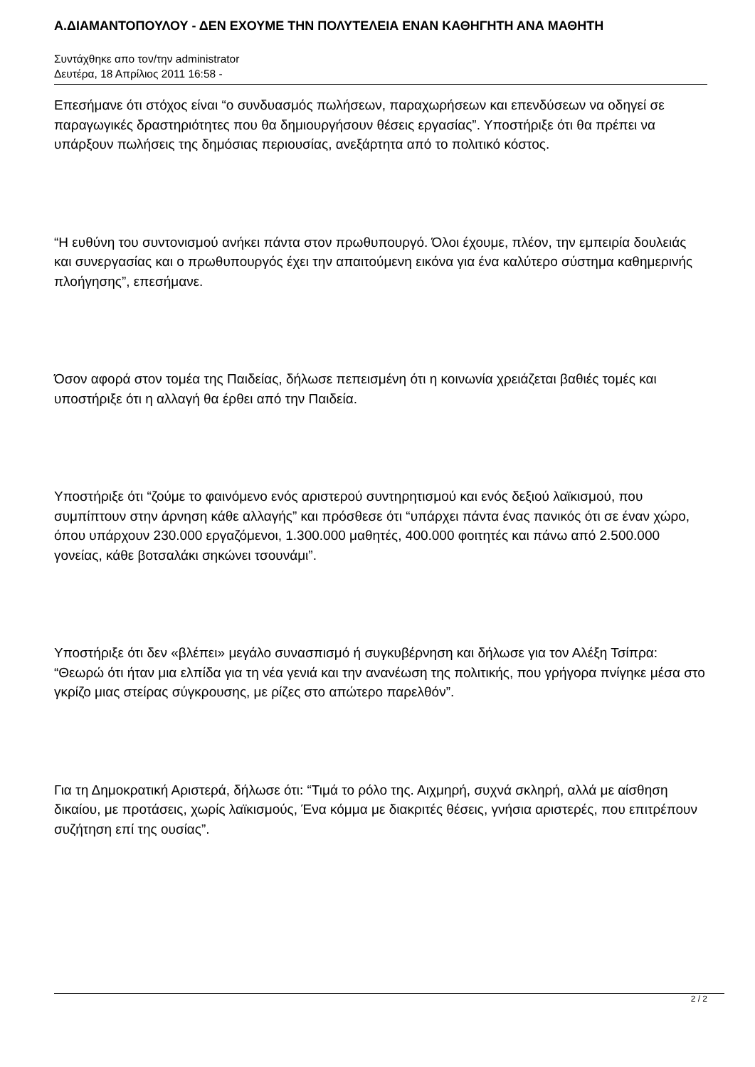Α.ΔΙΑΜΑΝΤΟΠΟΥΛΟΥ - ΔΕΝ ΕΧΟΥΜΕ ΤΗΝ ΠΟΛΥΤΕΛΕΙΑ ΕΝΑΝ ΚΑΘΗΓΗΤΗ ΑΝΑ ΜΑΘΗΤΗ
Συντάχθηκε απο τον/την administrator
Δευτέρα, 18 Απρίλιος 2011 16:58 -
Επεσήμανε ότι στόχος είναι “ο συνδυασμός πωλήσεων, παραχωρήσεων και επενδύσεων να οδηγεί σε παραγωγικές δραστηριότητες που θα δημιουργήσουν θέσεις εργασίας”. Υποστήριξε ότι θα πρέπει να υπάρξουν πωλήσεις της δημόσιας περιουσίας, ανεξάρτητα από το πολιτικό κόστος.
“Η ευθύνη του συντονισμού ανήκει πάντα στον πρωθυπουργό. Όλοι έχουμε, πλέον, την εμπειρία δουλειάς και συνεργασίας και ο πρωθυπουργός έχει την απαιτούμενη εικόνα για ένα καλύτερο σύστημα καθημερινής πλοήγησης”, επεσήμανε.
Όσον αφορά στον τομέα της Παιδείας, δήλωσε πεπεισμένη ότι η κοινωνία χρειάζεται βαθιές τομές και υποστήριξε ότι η αλλαγή θα έρθει από την Παιδεία.
Υποστήριξε ότι “ζούμε το φαινόμενο ενός αριστερού συντηρητισμού και ενός δεξιού λαϊκισμού, που συμπίπτουν στην άρνηση κάθε αλλαγής” και πρόσθεσε ότι “υπάρχει πάντα ένας πανικός ότι σε έναν χώρο, όπου υπάρχουν 230.000 εργαζόμενοι, 1.300.000 μαθητές, 400.000 φοιτητές και πάνω από 2.500.000 γονείας, κάθε βοτσαλάκι σηκώνει τσουνάμι”.
Υποστήριξε ότι δεν «βλέπει» μεγάλο συνασπισμό ή συγκυβέρνηση και δήλωσε για τον Αλέξη Τσίπρα: “Θεωρώ ότι ήταν μια ελπίδα για τη νέα γενιά και την ανανέωση της πολιτικής, που γρήγορα πνίγηκε μέσα στο γκρίζο μιας στείρας σύγκρουσης, με ρίζες στο απώτερο παρελθόν”.
Για τη Δημοκρατική Αριστερά, δήλωσε ότι: “Τιμά το ρόλο της. Αιχμηρή, συχνά σκληρή, αλλά με αίσθηση δικαίου, με προτάσεις, χωρίς λαϊκισμούς, Ένα κόμμα με διακριτές θέσεις, γνήσια αριστερές, που επιτρέπουν συζήτηση επί της ουσίας”.
2 / 2